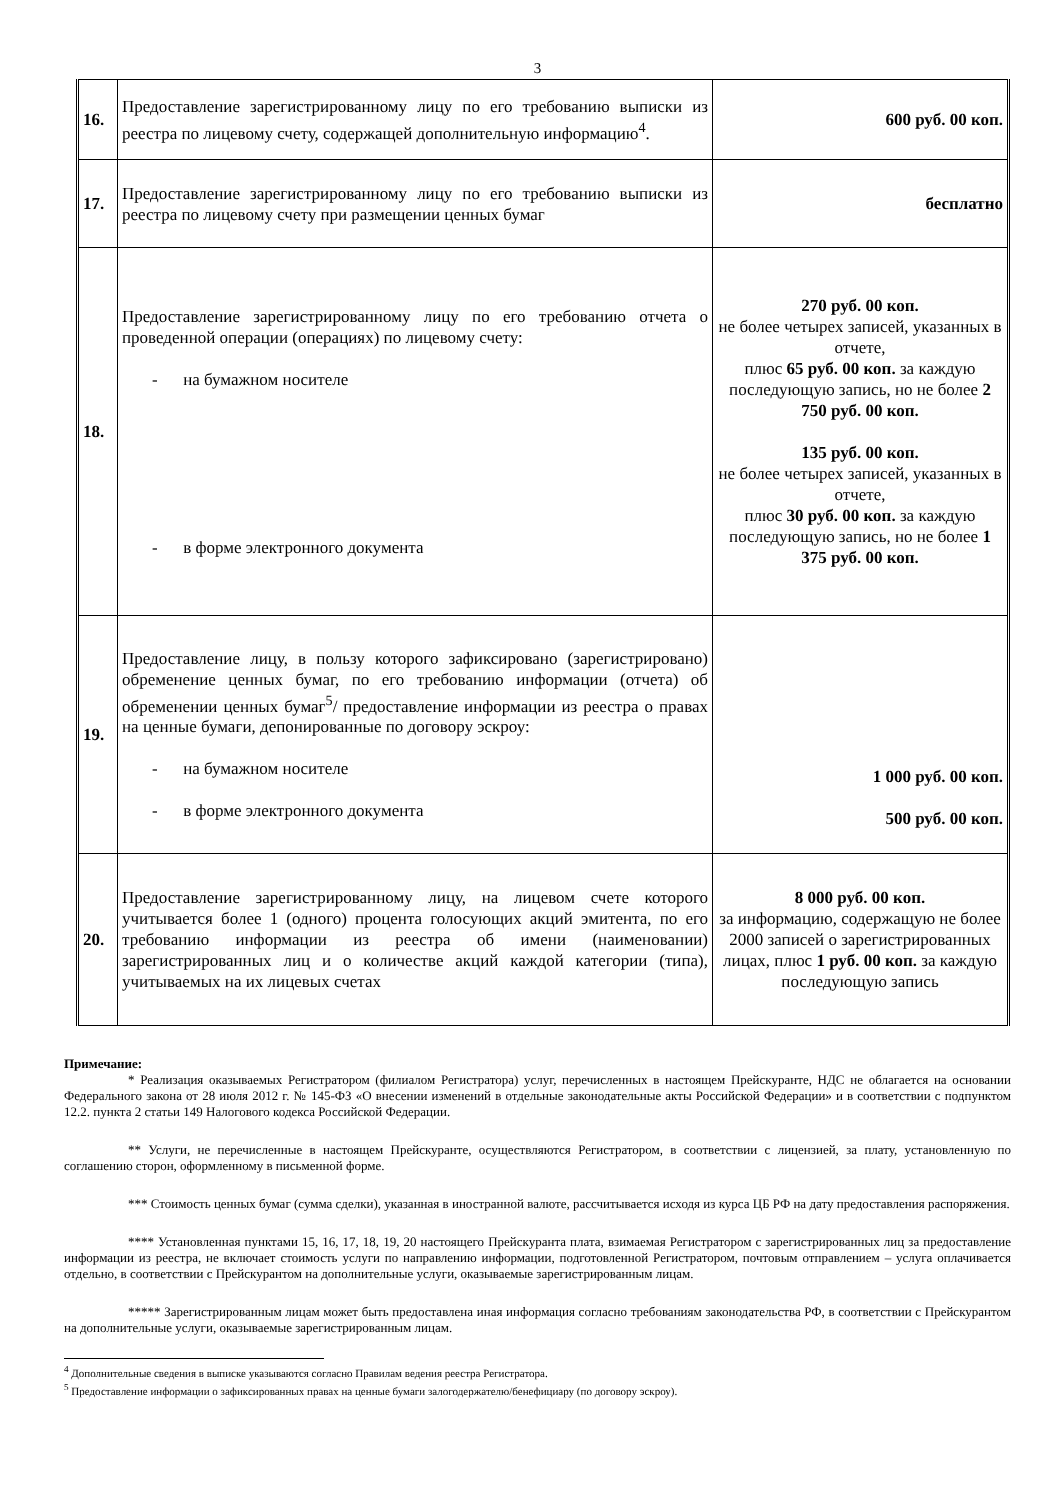3
| 16. | Предоставление зарегистрированному лицу по его требованию выписки из реестра по лицевому счету, содержащей дополнительную информацию<sup>4</sup>. | 600 руб. 00 коп. |
| 17. | Предоставление зарегистрированному лицу по его требованию выписки из реестра по лицевому счету при размещении ценных бумаг | бесплатно |
| 18. | Предоставление зарегистрированному лицу по его требованию отчета о проведенной операции (операциях) по лицевому счету: - на бумажном носителе - в форме электронного документа | 270 руб. 00 коп. не более четырех записей, указанных в отчете, плюс 65 руб. 00 коп. за каждую последующую запись, но не более 2 750 руб. 00 коп. 135 руб. 00 коп. не более четырех записей, указанных в отчете, плюс 30 руб. 00 коп. за каждую последующую запись, но не более 1 375 руб. 00 коп. |
| 19. | Предоставление лицу, в пользу которого зафиксировано (зарегистрировано) обременение ценных бумаг, по его требованию информации (отчета) об обременении ценных бумаг<sup>5</sup>/ предоставление информации из реестра о правах на ценные бумаги, депонированные по договору эскроу: - на бумажном носителе - в форме электронного документа | 1 000 руб. 00 коп. 500 руб. 00 коп. |
| 20. | Предоставление зарегистрированному лицу, на лицевом счете которого учитывается более 1 (одного) процента голосующих акций эмитента, по его требованию информации из реестра об имени (наименовании) зарегистрированных лиц и о количестве акций каждой категории (типа), учитываемых на их лицевых счетах | 8 000 руб. 00 коп. за информацию, содержащую не более 2000 записей о зарегистрированных лицах, плюс 1 руб. 00 коп. за каждую последующую запись |
Примечание:
* Реализация оказываемых Регистратором (филиалом Регистратора) услуг, перечисленных в настоящем Прейскуранте, НДС не облагается на основании Федерального закона от 28 июля 2012 г. № 145-ФЗ «О внесении изменений в отдельные законодательные акты Российской Федерации» и в соответствии с подпунктом 12.2. пункта 2 статьи 149 Налогового кодекса Российской Федерации.
** Услуги, не перечисленные в настоящем Прейскуранте, осуществляются Регистратором, в соответствии с лицензией, за плату, установленную по соглашению сторон, оформленному в письменной форме.
*** Стоимость ценных бумаг (сумма сделки), указанная в иностранной валюте, рассчитывается исходя из курса ЦБ РФ на дату предоставления распоряжения.
**** Установленная пунктами 15, 16, 17, 18, 19, 20 настоящего Прейскуранта плата, взимаемая Регистратором с зарегистрированных лиц за предоставление информации из реестра, не включает стоимость услуги по направлению информации, подготовленной Регистратором, почтовым отправлением – услуга оплачивается отдельно, в соответствии с Прейскурантом на дополнительные услуги, оказываемые зарегистрированным лицам.
***** Зарегистрированным лицам может быть предоставлена иная информация согласно требованиям законодательства РФ, в соответствии с Прейскурантом на дополнительные услуги, оказываемые зарегистрированным лицам.
<sup>4</sup> Дополнительные сведения в выписке указываются согласно Правилам ведения реестра Регистратора.
<sup>5</sup> Предоставление информации о зафиксированных правах на ценные бумаги залогодержателю/бенефициару (по договору эскроу).